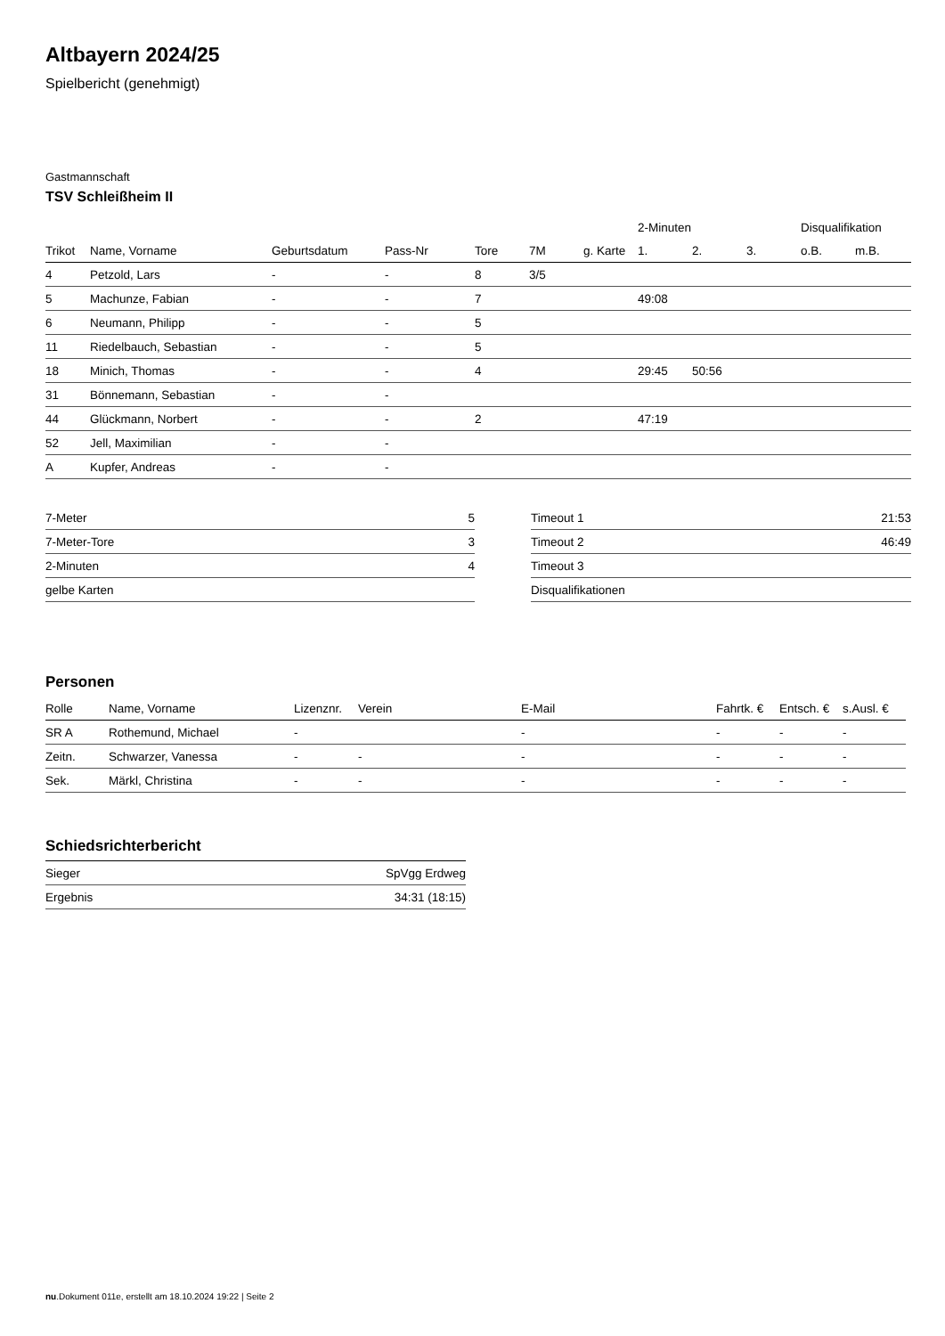Altbayern 2024/25
Spielbericht (genehmigt)
Gastmannschaft
TSV Schleißheim II
| | | | | | | | 2-Minuten | | | Disqualifikation | |
| --- | --- | --- | --- | --- | --- | --- | --- | --- | --- | --- | --- |
| Trikot | Name, Vorname | Geburtsdatum | Pass-Nr | Tore | 7M | g. Karte | 1. | 2. | 3. | o.B. | m.B. |
| 4 | Petzold, Lars | - | - | 8 | 3/5 | | | | | | |
| 5 | Machunze, Fabian | - | - | 7 | | | 49:08 | | | | |
| 6 | Neumann, Philipp | - | - | 5 | | | | | | | |
| 11 | Riedelbauch, Sebastian | - | - | 5 | | | | | | | |
| 18 | Minich, Thomas | - | - | 4 | | | 29:45 | 50:56 | | | |
| 31 | Bönnemann, Sebastian | - | - | | | | | | | | |
| 44 | Glückmann, Norbert | - | - | 2 | | | 47:19 | | | | |
| 52 | Jell, Maximilian | - | - | | | | | | | | |
| A | Kupfer, Andreas | - | - | | | | | | | | |
| 7-Meter | 5 |
| 7-Meter-Tore | 3 |
| 2-Minuten | 4 |
| gelbe Karten | |
| Timeout 1 | 21:53 |
| Timeout 2 | 46:49 |
| Timeout 3 | |
| Disqualifikationen | |
Personen
| Rolle | Name, Vorname | Lizenznr. | Verein | E-Mail | Fahrtk. € | Entsch. € | s.Ausl. € |
| --- | --- | --- | --- | --- | --- | --- | --- |
| SR A | Rothemund, Michael | - | | - | - | - | - |
| Zeitn. | Schwarzer, Vanessa | - | - | - | - | - | - |
| Sek. | Märkl, Christina | - | - | - | - | - | - |
Schiedsrichterbericht
| Sieger | SpVgg Erdweg |
| Ergebnis | 34:31 (18:15) |
nu.Dokument 011e, erstellt am 18.10.2024 19:22 | Seite 2